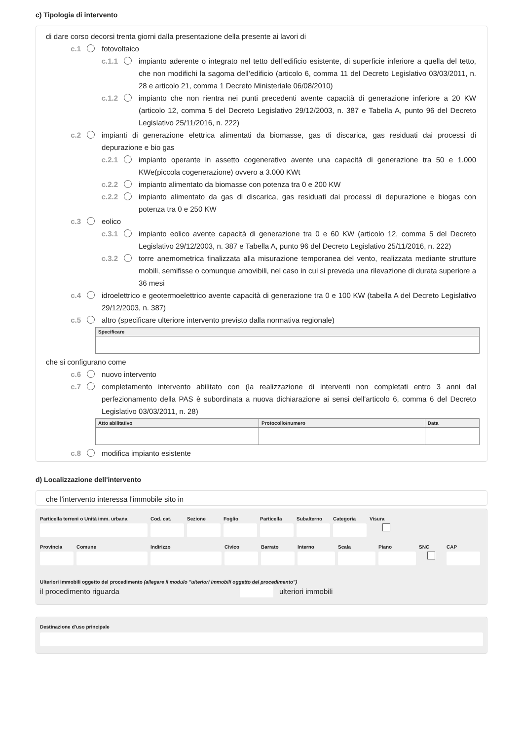c) Tipologia di intervento
di dare corso decorsi trenta giorni dalla presentazione della presente ai lavori di
c.1 fotovoltaico
c.1.1 impianto aderente o integrato nel tetto dell’edificio esistente, di superficie inferiore a quella del tetto, che non modifichi la sagoma dell’edificio (articolo 6, comma 11 del Decreto Legislativo 03/03/2011, n. 28 e articolo 21, comma 1 Decreto Ministeriale 06/08/2010)
c.1.2 impianto che non rientra nei punti precedenti avente capacità di generazione inferiore a 20 KW (articolo 12, comma 5 del Decreto Legislativo 29/12/2003, n. 387 e Tabella A, punto 96 del Decreto Legislativo 25/11/2016, n. 222)
c.2 impianti di generazione elettrica alimentati da biomasse, gas di discarica, gas residuati dai processi di depurazione e bio gas
c.2.1 impianto operante in assetto cogenerativo avente una capacità di generazione tra 50 e 1.000 KWe(piccola cogenerazione) ovvero a 3.000 KWt
c.2.2 impianto alimentato da biomasse con potenza tra 0 e 200 KW
c.2.2 impianto alimentato da gas di discarica, gas residuati dai processi di depurazione e biogas con potenza tra 0 e 250 KW
c.3 eolico
c.3.1 impianto eolico avente capacità di generazione tra 0 e 60 KW (articolo 12, comma 5 del Decreto Legislativo 29/12/2003, n. 387 e Tabella A, punto 96 del Decreto Legislativo 25/11/2016, n. 222)
c.3.2 torre anemometrica finalizzata alla misurazione temporanea del vento, realizzata mediante strutture mobili, semifisse o comunque amovibili, nel caso in cui si preveda una rilevazione di durata superiore a 36 mesi
c.4 idroelettrico e geotermoelettrico avente capacità di generazione tra 0 e 100 KW (tabella A del Decreto Legislativo 29/12/2003, n. 387)
c.5 altro (specificare ulteriore intervento previsto dalla normativa regionale)
| Specificare |
| --- |
che si configurano come
c.6 nuovo intervento
c.7 completamento intervento abilitato con (la realizzazione di interventi non completati entro 3 anni dal perfezionamento della PAS è subordinata a nuova dichiarazione ai sensi dell'articolo 6, comma 6 del Decreto Legislativo 03/03/2011, n. 28)
| Atto abilitativo | Protocollo/numero | Data |
| --- | --- | --- |
c.8 modifica impianto esistente
d) Localizzazione dell'intervento
che l'intervento interessa l'immobile sito in
Particella terreni o Unità imm. urbana
Cod. cat. Sezione Foglio Particella Subalterno Categoria Visura
Provincia Comune Indirizzo Civico Barrato Interno Scala Piano SNC CAP
Ulteriori immobili oggetto del procedimento (allegare il modulo "ulteriori immobili oggetto del procedimento")
il procedimento riguarda ulteriori immobili
Destinazione d'uso principale